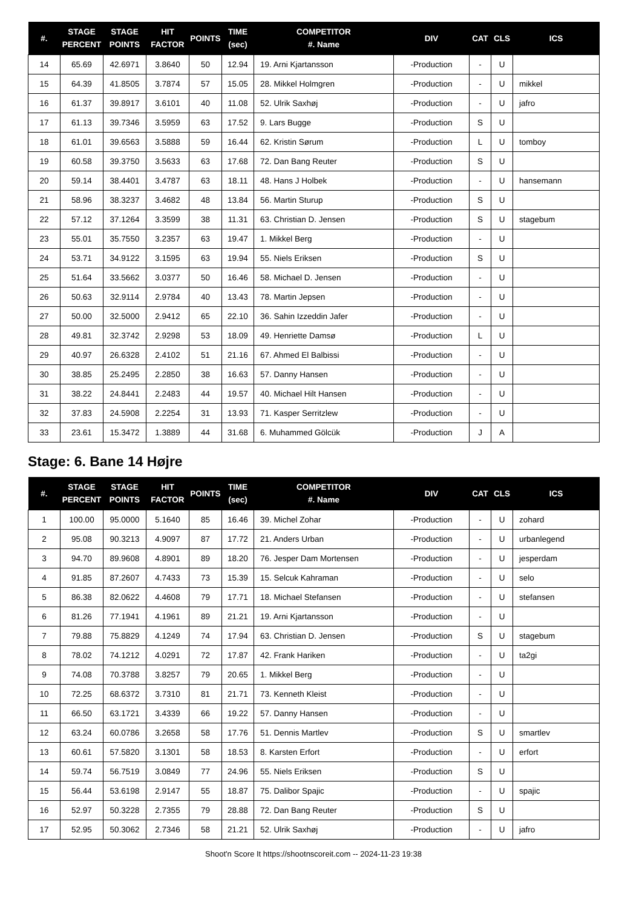| #. | STAGE PERCENT | STAGE POINTS | HIT FACTOR | POINTS | TIME (sec) | COMPETITOR #. Name | DIV | CAT | CLS | ICS |
| --- | --- | --- | --- | --- | --- | --- | --- | --- | --- | --- |
| 14 | 65.69 | 42.6971 | 3.8640 | 50 | 12.94 | 19. Arni Kjartansson | -Production | - | U | |
| 15 | 64.39 | 41.8505 | 3.7874 | 57 | 15.05 | 28. Mikkel Holmgren | -Production | - | U | mikkel |
| 16 | 61.37 | 39.8917 | 3.6101 | 40 | 11.08 | 52. Ulrik Saxhøj | -Production | - | U | jafro |
| 17 | 61.13 | 39.7346 | 3.5959 | 63 | 17.52 | 9. Lars Bugge | -Production | S | U | |
| 18 | 61.01 | 39.6563 | 3.5888 | 59 | 16.44 | 62. Kristin Sørum | -Production | L | U | tomboy |
| 19 | 60.58 | 39.3750 | 3.5633 | 63 | 17.68 | 72. Dan Bang Reuter | -Production | S | U | |
| 20 | 59.14 | 38.4401 | 3.4787 | 63 | 18.11 | 48. Hans J Holbek | -Production | - | U | hansemann |
| 21 | 58.96 | 38.3237 | 3.4682 | 48 | 13.84 | 56. Martin Sturup | -Production | S | U | |
| 22 | 57.12 | 37.1264 | 3.3599 | 38 | 11.31 | 63. Christian D. Jensen | -Production | S | U | stagebum |
| 23 | 55.01 | 35.7550 | 3.2357 | 63 | 19.47 | 1. Mikkel Berg | -Production | - | U | |
| 24 | 53.71 | 34.9122 | 3.1595 | 63 | 19.94 | 55. Niels Eriksen | -Production | S | U | |
| 25 | 51.64 | 33.5662 | 3.0377 | 50 | 16.46 | 58. Michael D. Jensen | -Production | - | U | |
| 26 | 50.63 | 32.9114 | 2.9784 | 40 | 13.43 | 78. Martin Jepsen | -Production | - | U | |
| 27 | 50.00 | 32.5000 | 2.9412 | 65 | 22.10 | 36. Sahin Izzeddin Jafer | -Production | - | U | |
| 28 | 49.81 | 32.3742 | 2.9298 | 53 | 18.09 | 49. Henriette Damsø | -Production | L | U | |
| 29 | 40.97 | 26.6328 | 2.4102 | 51 | 21.16 | 67. Ahmed El Balbissi | -Production | - | U | |
| 30 | 38.85 | 25.2495 | 2.2850 | 38 | 16.63 | 57. Danny Hansen | -Production | - | U | |
| 31 | 38.22 | 24.8441 | 2.2483 | 44 | 19.57 | 40. Michael Hilt Hansen | -Production | - | U | |
| 32 | 37.83 | 24.5908 | 2.2254 | 31 | 13.93 | 71. Kasper Serritzlew | -Production | - | U | |
| 33 | 23.61 | 15.3472 | 1.3889 | 44 | 31.68 | 6. Muhammed Gölcük | -Production | J | A | |
Stage: 6. Bane 14 Højre
| #. | STAGE PERCENT | STAGE POINTS | HIT FACTOR | POINTS | TIME (sec) | COMPETITOR #. Name | DIV | CAT | CLS | ICS |
| --- | --- | --- | --- | --- | --- | --- | --- | --- | --- | --- |
| 1 | 100.00 | 95.0000 | 5.1640 | 85 | 16.46 | 39. Michel Zohar | -Production | - | U | zohard |
| 2 | 95.08 | 90.3213 | 4.9097 | 87 | 17.72 | 21. Anders Urban | -Production | - | U | urbanlegend |
| 3 | 94.70 | 89.9608 | 4.8901 | 89 | 18.20 | 76. Jesper Dam Mortensen | -Production | - | U | jesperdam |
| 4 | 91.85 | 87.2607 | 4.7433 | 73 | 15.39 | 15. Selcuk Kahraman | -Production | - | U | selo |
| 5 | 86.38 | 82.0622 | 4.4608 | 79 | 17.71 | 18. Michael Stefansen | -Production | - | U | stefansen |
| 6 | 81.26 | 77.1941 | 4.1961 | 89 | 21.21 | 19. Arni Kjartansson | -Production | - | U | |
| 7 | 79.88 | 75.8829 | 4.1249 | 74 | 17.94 | 63. Christian D. Jensen | -Production | S | U | stagebum |
| 8 | 78.02 | 74.1212 | 4.0291 | 72 | 17.87 | 42. Frank Hariken | -Production | - | U | ta2gi |
| 9 | 74.08 | 70.3788 | 3.8257 | 79 | 20.65 | 1. Mikkel Berg | -Production | - | U | |
| 10 | 72.25 | 68.6372 | 3.7310 | 81 | 21.71 | 73. Kenneth Kleist | -Production | - | U | |
| 11 | 66.50 | 63.1721 | 3.4339 | 66 | 19.22 | 57. Danny Hansen | -Production | - | U | |
| 12 | 63.24 | 60.0786 | 3.2658 | 58 | 17.76 | 51. Dennis Martlev | -Production | S | U | smartlev |
| 13 | 60.61 | 57.5820 | 3.1301 | 58 | 18.53 | 8. Karsten Erfort | -Production | - | U | erfort |
| 14 | 59.74 | 56.7519 | 3.0849 | 77 | 24.96 | 55. Niels Eriksen | -Production | S | U | |
| 15 | 56.44 | 53.6198 | 2.9147 | 55 | 18.87 | 75. Dalibor Spajic | -Production | - | U | spajic |
| 16 | 52.97 | 50.3228 | 2.7355 | 79 | 28.88 | 72. Dan Bang Reuter | -Production | S | U | |
| 17 | 52.95 | 50.3062 | 2.7346 | 58 | 21.21 | 52. Ulrik Saxhøj | -Production | - | U | jafro |
Shoot'n Score It https://shootnscoreit.com -- 2024-11-23 19:38